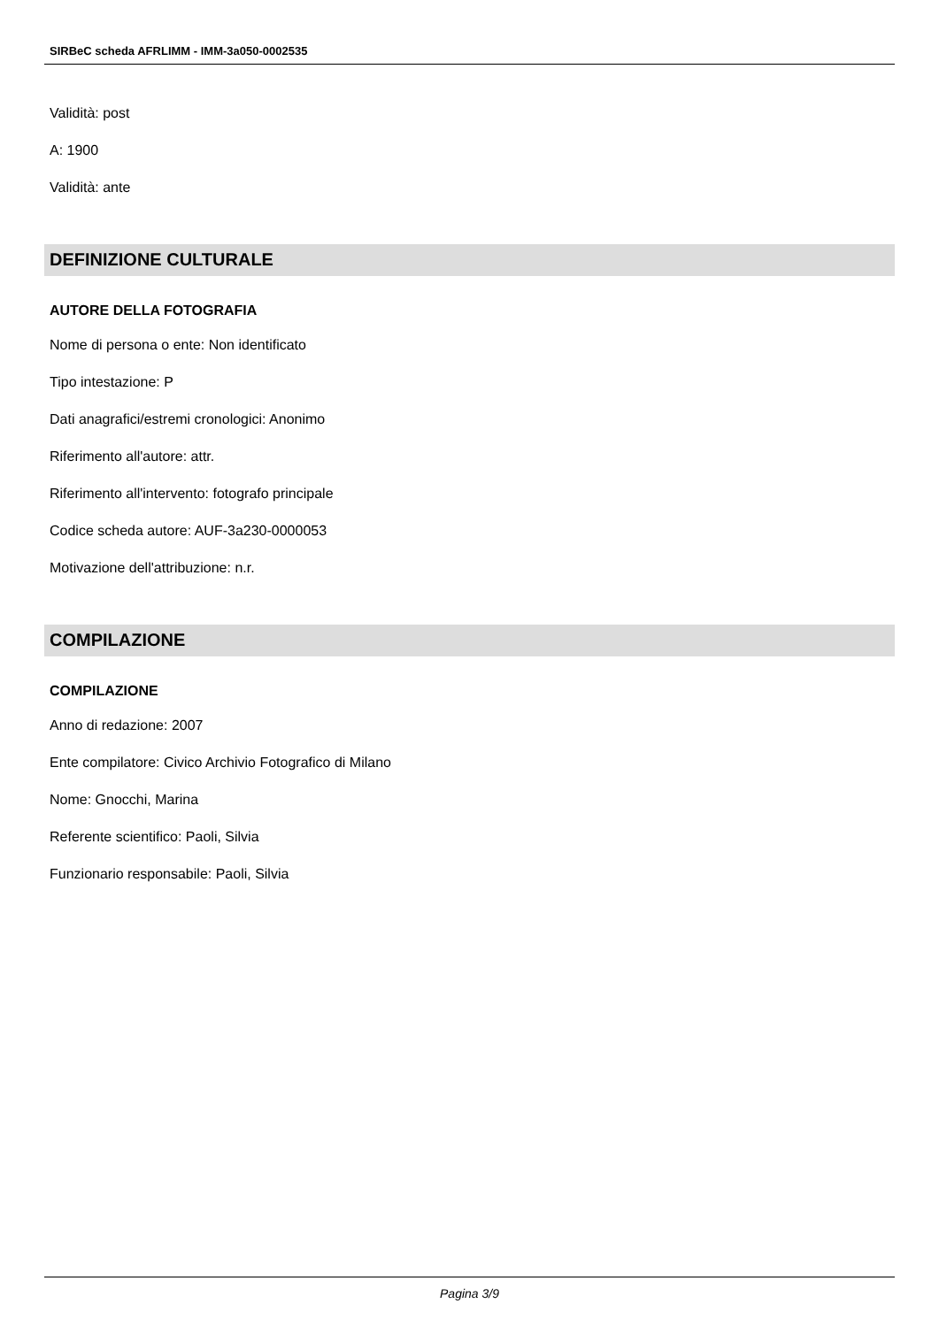SIRBeC scheda AFRLIMM - IMM-3a050-0002535
Validità: post
A: 1900
Validità: ante
DEFINIZIONE CULTURALE
AUTORE DELLA FOTOGRAFIA
Nome di persona o ente: Non identificato
Tipo intestazione: P
Dati anagrafici/estremi cronologici: Anonimo
Riferimento all'autore: attr.
Riferimento all'intervento: fotografo principale
Codice scheda autore: AUF-3a230-0000053
Motivazione dell'attribuzione: n.r.
COMPILAZIONE
COMPILAZIONE
Anno di redazione: 2007
Ente compilatore: Civico Archivio Fotografico di Milano
Nome: Gnocchi, Marina
Referente scientifico: Paoli, Silvia
Funzionario responsabile: Paoli, Silvia
Pagina 3/9